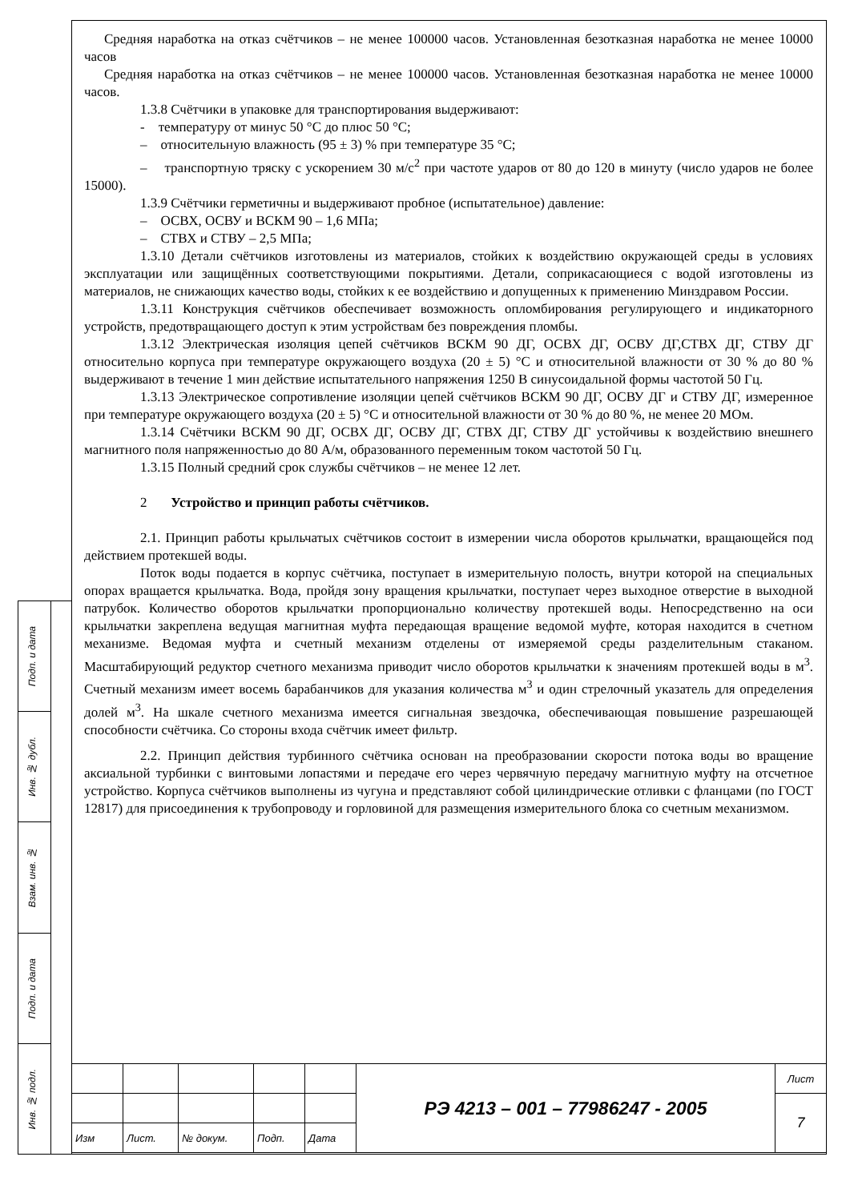Подп. и дата
Инв. № дубл.
Взам. инв. №
Подп. и дата
Инв. № подл.
Средняя наработка на отказ счётчиков – не менее 100000 часов. Установленная безотказная наработка не менее 10000 часов
Средняя наработка на отказ счётчиков – не менее 100000 часов. Установленная безотказная наработка не менее 10000 часов.
1.3.8 Счётчики в упаковке для транспортирования выдерживают:
- температуру от минус 50 °С до плюс 50 °С;
– относительную влажность (95 ± 3) % при температуре 35 °С;
– транспортную тряску с ускорением 30 м/с<sup>2</sup> при частоте ударов от 80 до 120 в минуту (число ударов не более 15000).
1.3.9 Счётчики герметичны и выдерживают пробное (испытательное) давление:
– ОСВХ, ОСВУ и ВСКМ 90 – 1,6 МПа;
– СТВХ и СТВУ – 2,5 МПа;
1.3.10 Детали счётчиков изготовлены из материалов, стойких к воздействию окружающей среды в условиях эксплуатации или защищённых соответствующими покрытиями. Детали, соприкасающиеся с водой изготовлены из материалов, не снижающих качество воды, стойких к ее воздействию и допущенных к применению Минздравом России.
1.3.11 Конструкция счётчиков обеспечивает возможность опломбирования регулирующего и индикаторного устройств, предотвращающего доступ к этим устройствам без повреждения пломбы.
1.3.12 Электрическая изоляция цепей счётчиков ВСКМ 90 ДГ, ОСВХ ДГ, ОСВУ ДГ,СТВХ ДГ, СТВУ ДГ относительно корпуса при температуре окружающего воздуха (20 ± 5) °С и относительной влажности от 30 % до 80 % выдерживают в течение 1 мин действие испытательного напряжения 1250 В синусоидальной формы частотой 50 Гц.
1.3.13 Электрическое сопротивление изоляции цепей счётчиков ВСКМ 90 ДГ, ОСВУ ДГ и СТВУ ДГ, измеренное при температуре окружающего воздуха (20 ± 5) °С и относительной влажности от 30 % до 80 %, не менее 20 МОм.
1.3.14 Счётчики ВСКМ 90 ДГ, ОСВХ ДГ, ОСВУ ДГ, СТВХ ДГ, СТВУ ДГ устойчивы к воздействию внешнего магнитного поля напряженностью до 80 А/м, образованного переменным током частотой 50 Гц.
1.3.15 Полный средний срок службы счётчиков – не менее 12 лет.
2 Устройство и принцип работы счётчиков.
2.1. Принцип работы крыльчатых счётчиков состоит в измерении числа оборотов крыльчатки, вращающейся под действием протекшей воды.
Поток воды подается в корпус счётчика, поступает в измерительную полость, внутри которой на специальных опорах вращается крыльчатка. Вода, пройдя зону вращения крыльчатки, поступает через выходное отверстие в выходной патрубок. Количество оборотов крыльчатки пропорционально количеству протекшей воды. Непосредственно на оси крыльчатки закреплена ведущая магнитная муфта передающая вращение ведомой муфте, которая находится в счетном механизме. Ведомая муфта и счетный механизм отделены от измеряемой среды разделительным стаканом. Масштабирующий редуктор счетного механизма приводит число оборотов крыльчатки к значениям протекшей воды в м<sup>3</sup>. Счетный механизм имеет восемь барабанчиков для указания количества м<sup>3</sup> и один стрелочный указатель для определения долей м<sup>3</sup>. На шкале счетного механизма имеется сигнальная звездочка, обеспечивающая повышение разрешающей способности счётчика. Со стороны входа счётчик имеет фильтр.
2.2. Принцип действия турбинного счётчика основан на преобразовании скорости потока воды во вращение аксиальной турбинки с винтовыми лопастями и передаче его через червячную передачу магнитную муфту на отсчетное устройство. Корпуса счётчиков выполнены из чугуна и представляют собой цилиндрические отливки с фланцами (по ГОСТ 12817) для присоединения к трубопроводу и горловиной для размещения измерительного блока со счетным механизмом.
| | | | | | РЭ 4213 – 001 – 77986247 - 2005 | Лист |
| | | | | | | 7 |
| Изм | Лист. | № докум. | Подп. | Дата | | |